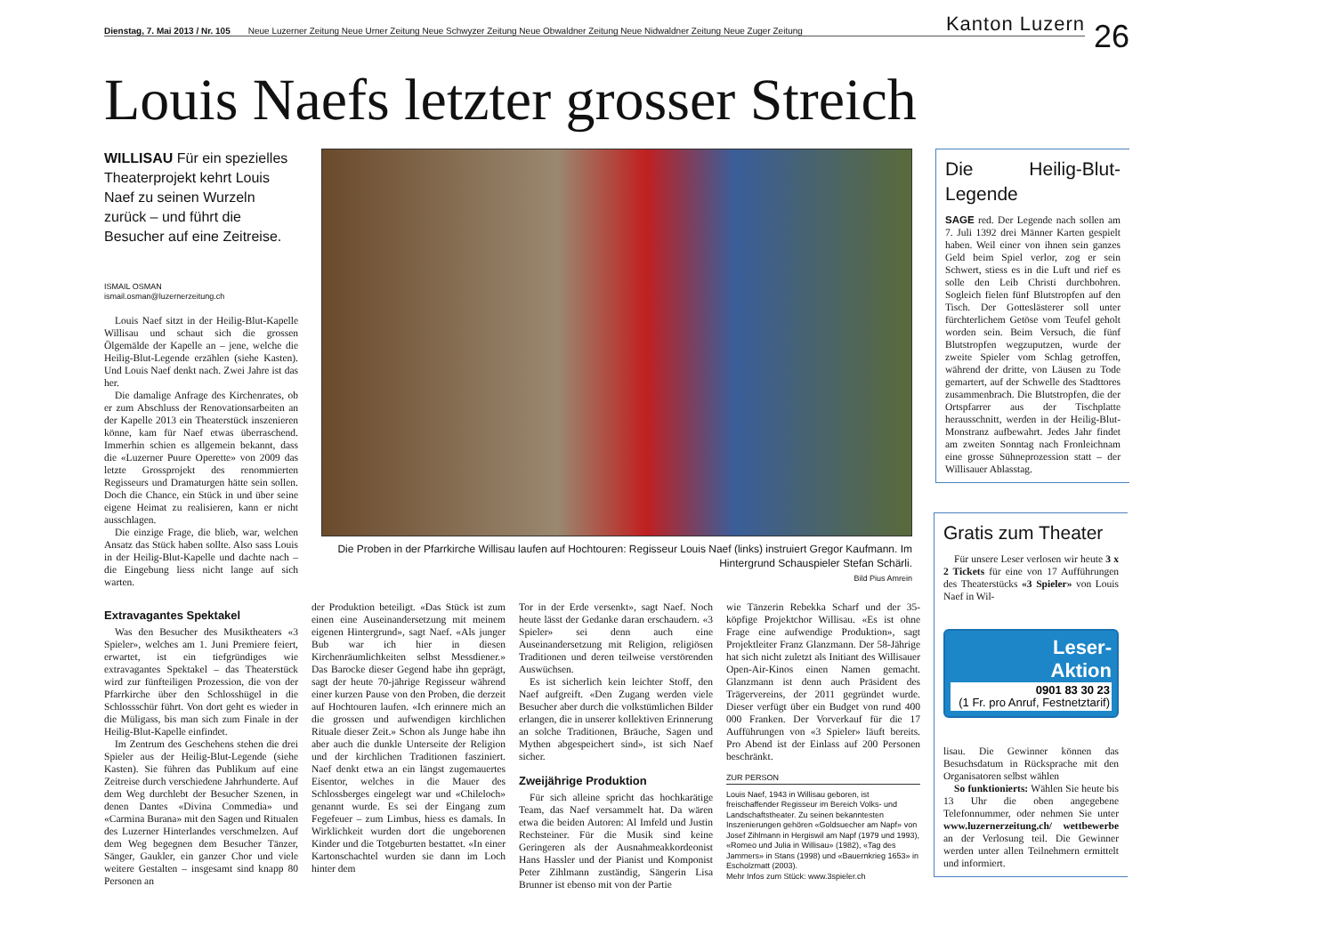Dienstag, 7. Mai 2013 / Nr. 105 Neue Luzerner Zeitung Neue Urner Zeitung Neue Schwyzer Zeitung Neue Obwaldner Zeitung Neue Nidwaldner Zeitung Neue Zuger Zeitung Kanton Luzern
26
Louis Naefs letzter grosser Streich
WILLISAU Für ein spezielles Theaterprojekt kehrt Louis Naef zu seinen Wurzeln zurück – und führt die Besucher auf eine Zeitreise.
ISMAIL OSMAN
ismail.osman@luzernerzeitung.ch
Louis Naef sitzt in der Heilig-Blut-Kapelle Willisau und schaut sich die grossen Ölgemälde der Kapelle an – jene, welche die Heilig-Blut-Legende erzählen (siehe Kasten). Und Louis Naef denkt nach. Zwei Jahre ist das her.
Die damalige Anfrage des Kirchenrates, ob er zum Abschluss der Renovationsarbeiten an der Kapelle 2013 ein Theaterstück inszenieren könne, kam für Naef etwas überraschend. Immerhin schien es allgemein bekannt, dass die «Luzerner Puure Operette» von 2009 das letzte Grossprojekt des renommierten Regisseurs und Dramaturgen hätte sein sollen. Doch die Chance, ein Stück in und über seine eigene Heimat zu realisieren, kann er nicht ausschlagen.
Die einzige Frage, die blieb, war, welchen Ansatz das Stück haben sollte. Also sass Louis in der Heilig-Blut-Kapelle und dachte nach – die Eingebung liess nicht lange auf sich warten.
Die Proben in der Pfarrkirche Willisau laufen auf Hochtouren: Regisseur Louis Naef (links) instruiert Gregor Kaufmann. Im Hintergrund Schauspieler Stefan Schärli.
Bild Pius Amrein
Die Heilig-Blut-Legende
SAGE red. Der Legende nach sollen am 7. Juli 1392 drei Männer Karten gespielt haben. Weil einer von ihnen sein ganzes Geld beim Spiel verlor, zog er sein Schwert, stiess es in die Luft und rief es solle den Leib Christi durchbohren. Sogleich fielen fünf Blutstropfen auf den Tisch. Der Gotteslästerer soll unter fürchterlichem Getöse vom Teufel geholt worden sein. Beim Versuch, die fünf Blutstropfen wegzuputzen, wurde der zweite Spieler vom Schlag getroffen, während der dritte, von Läusen zu Tode gemartert, auf der Schwelle des Stadttores zusammenbrach. Die Blutstropfen, die der Ortspfarrer aus der Tischplatte herausschnitt, werden in der Heilig-Blut-Monstranz aufbewahrt. Jedes Jahr findet am zweiten Sonntag nach Fronleichnam eine grosse Sühneprozession statt – der Willisauer Ablasstag.
Extravagantes Spektakel
Was den Besucher des Musiktheaters «3 Spieler», welches am 1. Juni Premiere feiert, erwartet, ist ein tiefgründiges wie extravagantes Spektakel – das Theaterstück wird zur fünfteiligen Prozession, die von der Pfarrkirche über den Schlosshügel in die Schlossschür führt. Von dort geht es wieder in die Müligass, bis man sich zum Finale in der Heilig-Blut-Kapelle einfindet.
Im Zentrum des Geschehens stehen die drei Spieler aus der Heilig-Blut-Legende (siehe Kasten). Sie führen das Publikum auf eine Zeitreise durch verschiedene Jahrhunderte. Auf dem Weg durchlebt der Besucher Szenen, in denen Dantes «Divina Commedia» und «Carmina Burana» mit den Sagen und Ritualen des Luzerner Hinterlandes verschmelzen. Auf dem Weg begegnen dem Besucher Tänzer, Sänger, Gaukler, ein ganzer Chor und viele weitere Gestalten – insgesamt sind knapp 80 Personen an
der Produktion beteiligt. «Das Stück ist zum einen eine Auseinandersetzung mit meinem eigenen Hintergrund», sagt Naef. «Als junger Bub war ich hier in diesen Kirchenräumlichkeiten selbst Messdiener.» Das Barocke dieser Gegend habe ihn geprägt, sagt der heute 70-jährige Regisseur während einer kurzen Pause von den Proben, die derzeit auf Hochtouren laufen. «Ich erinnere mich an die grossen und aufwendigen kirchlichen Rituale dieser Zeit.» Schon als Junge habe ihn aber auch die dunkle Unterseite der Religion und der kirchlichen Traditionen fasziniert. Naef denkt etwa an ein längst zugemauertes Eisentor, welches in die Mauer des Schlossberges eingelegt war und «Chileloch» genannt wurde. Es sei der Eingang zum Fegefeuer – zum Limbus, hiess es damals. In Wirklichkeit wurden dort die ungeborenen Kinder und die Totgeburten bestattet. «In einer Kartonschachtel wurden sie dann im Loch hinter dem
Tor in der Erde versenkt», sagt Naef. Noch heute lässt der Gedanke daran erschaudern. «3 Spieler» sei denn auch eine Auseinandersetzung mit Religion, religiösen Traditionen und deren teilweise verstörenden Auswüchsen.
Es ist sicherlich kein leichter Stoff, den Naef aufgreift. «Den Zugang werden viele Besucher aber durch die volkstümlichen Bilder erlangen, die in unserer kollektiven Erinnerung an solche Traditionen, Bräuche, Sagen und Mythen abgespeichert sind», ist sich Naef sicher.
Zweijährige Produktion
Für sich alleine spricht das hochkarätige Team, das Naef versammelt hat. Da wären etwa die beiden Autoren: Al Imfeld und Justin Rechsteiner. Für die Musik sind keine Geringeren als der Ausnahmeakkordeonist Hans Hassler und der Pianist und Komponist Peter Zihlmann zuständig, Sängerin Lisa Brunner ist ebenso mit von der Partie
wie Tänzerin Rebekka Scharf und der 35-köpfige Projektchor Willisau. «Es ist ohne Frage eine aufwendige Produktion», sagt Projektleiter Franz Glanzmann. Der 58-Jährige hat sich nicht zuletzt als Initiant des Willisauer Open-Air-Kinos einen Namen gemacht. Glanzmann ist denn auch Präsident des Trägervereins, der 2011 gegründet wurde. Dieser verfügt über ein Budget von rund 400 000 Franken. Der Vorverkauf für die 17 Aufführungen von «3 Spieler» läuft bereits. Pro Abend ist der Einlass auf 200 Personen beschränkt.
ZUR PERSON
Louis Naef, 1943 in Willisau geboren, ist freischaffender Regisseur im Bereich Volks- und Landschaftstheater. Zu seinen bekanntesten Inszenierungen gehören «Goldsuecher am Napf» von Josef Zihlmann in Hergiswil am Napf (1979 und 1993), «Romeo und Julia in Willisau» (1982), «Tag des Jammers» in Stans (1998) und «Bauernkrieg 1653» in Escholzmatt (2003).
Mehr Infos zum Stück: www.3spieler.ch
Gratis zum Theater
Für unsere Leser verlosen wir heute 3 x 2 Tickets für eine von 17 Aufführungen des Theaterstücks «3 Spieler» von Louis Naef in Wil-
Leser-
Aktion
0901 83 30 23
(1 Fr. pro Anruf, Festnetztarif)
lisau. Die Gewinner können das Besuchsdatum in Rücksprache mit den Organisatoren selbst wählen
So funktionierts: Wählen Sie heute bis 13 Uhr die oben angegebene Telefonnummer, oder nehmen Sie unter www.luzernerzeitung.ch/ wettbewerbe an der Verlosung teil. Die Gewinner werden unter allen Teilnehmern ermittelt und informiert.